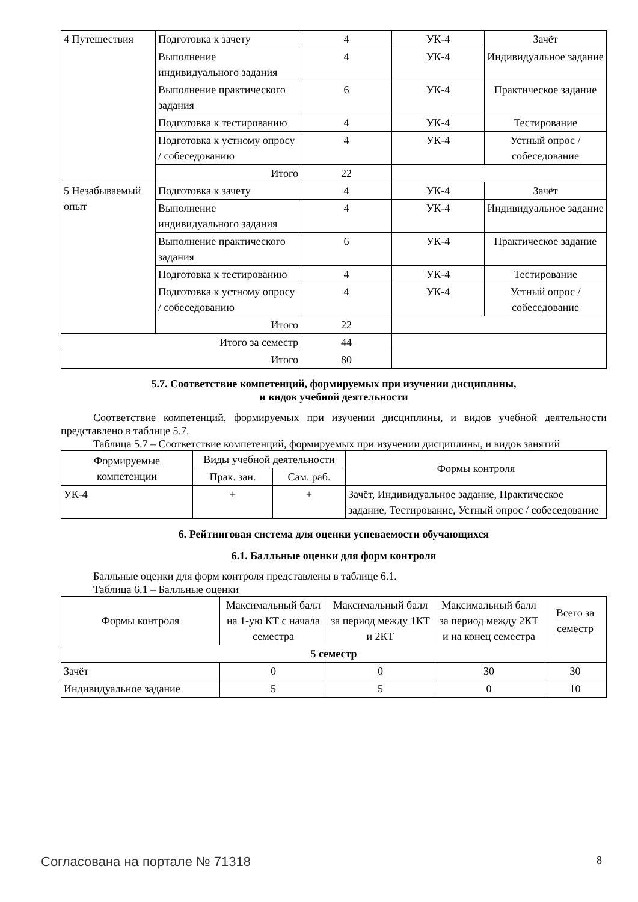| 4 Путешествия | Подготовка к зачету | 4 | УК-4 | Зачёт |
| | Выполнение индивидуального задания | 4 | УК-4 | Индивидуальное задание |
| | Выполнение практического задания | 6 | УК-4 | Практическое задание |
| | Подготовка к тестированию | 4 | УК-4 | Тестирование |
| | Подготовка к устному опросу / собеседованию | 4 | УК-4 | Устный опрос / собеседование |
| | Итого | 22 | | |
| 5 Незабываемый опыт | Подготовка к зачету | 4 | УК-4 | Зачёт |
| | Выполнение индивидуального задания | 4 | УК-4 | Индивидуальное задание |
| | Выполнение практического задания | 6 | УК-4 | Практическое задание |
| | Подготовка к тестированию | 4 | УК-4 | Тестирование |
| | Подготовка к устному опросу / собеседованию | 4 | УК-4 | Устный опрос / собеседование |
| | Итого | 22 | | |
| Итого за семестр | | 44 | | |
| Итого | | 80 | | |
5.7. Соответствие компетенций, формируемых при изучении дисциплины,
и видов учебной деятельности
Соответствие компетенций, формируемых при изучении дисциплины, и видов учебной деятельности представлено в таблице 5.7.
Таблица 5.7 – Соответствие компетенций, формируемых при изучении дисциплины, и видов занятий
| Формируемые компетенции | Виды учебной деятельности | | Формы контроля |
| --- | --- | --- | --- |
| | Прак. зан. | Сам. раб. | |
| УК-4 | + | + | Зачёт, Индивидуальное задание, Практическое задание, Тестирование, Устный опрос / собеседование |
6. Рейтинговая система для оценки успеваемости обучающихся
6.1. Балльные оценки для форм контроля
Балльные оценки для форм контроля представлены в таблице 6.1.
Таблица 6.1 – Балльные оценки
| Формы контроля | Максимальный балл на 1-ую КТ с начала семестра | Максимальный балл за период между 1КТ и 2КТ | Максимальный балл за период между 2КТ и на конец семестра | Всего за семестр |
| --- | --- | --- | --- | --- |
| 5 семестр | | | | |
| Зачёт | 0 | 0 | 30 | 30 |
| Индивидуальное задание | 5 | 5 | 0 | 10 |
Согласована на портале № 71318 8